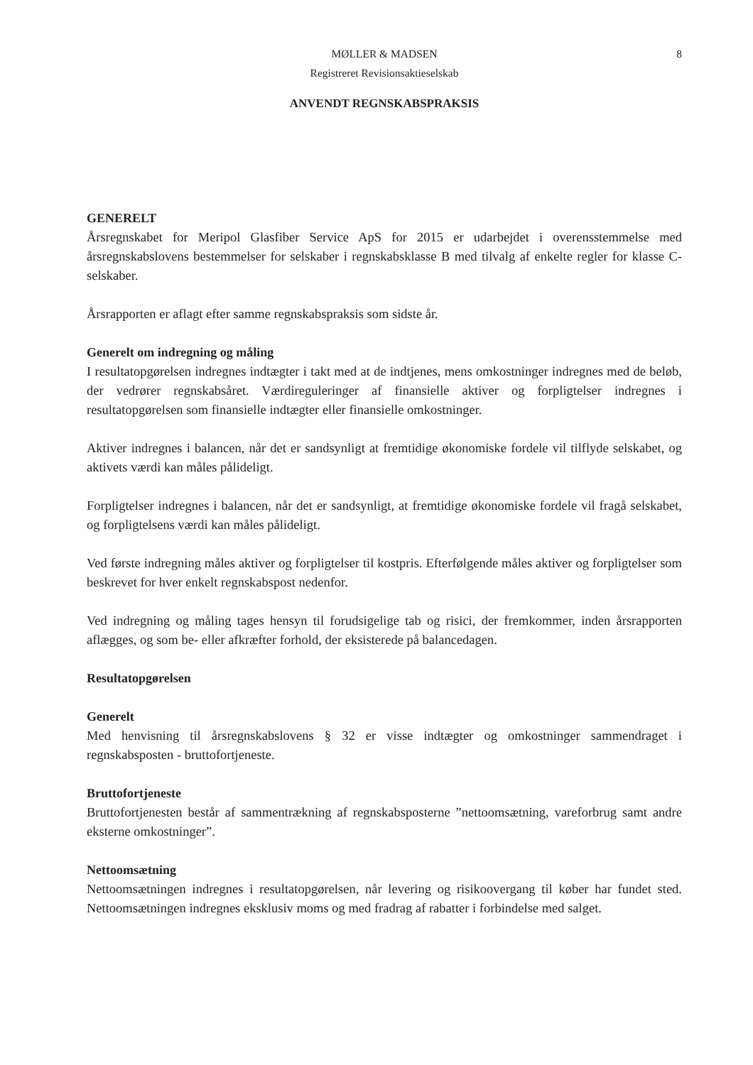MØLLER & MADSEN
Registreret Revisionsaktieselskab
8
ANVENDT REGNSKABSPRAKSIS
GENERELT
Årsregnskabet for Meripol Glasfiber Service ApS for 2015 er udarbejdet i overensstemmelse med årsregnskabslovens bestemmelser for selskaber i regnskabsklasse B med tilvalg af enkelte regler for klasse C-selskaber.
Årsrapporten er aflagt efter samme regnskabspraksis som sidste år.
Generelt om indregning og måling
I resultatopgørelsen indregnes indtægter i takt med at de indtjenes, mens omkostninger indregnes med de beløb, der vedrører regnskabsåret. Værdireguleringer af finansielle aktiver og forpligtelser indregnes i resultatopgørelsen som finansielle indtægter eller finansielle omkostninger.
Aktiver indregnes i balancen, når det er sandsynligt at fremtidige økonomiske fordele vil tilflyde selskabet, og aktivets værdi kan måles pålideligt.
Forpligtelser indregnes i balancen, når det er sandsynligt, at fremtidige økonomiske fordele vil fragå selskabet, og forpligtelsens værdi kan måles pålideligt.
Ved første indregning måles aktiver og forpligtelser til kostpris. Efterfølgende måles aktiver og forpligtelser som beskrevet for hver enkelt regnskabspost nedenfor.
Ved indregning og måling tages hensyn til forudsigelige tab og risici, der fremkommer, inden årsrapporten aflægges, og som be- eller afkræfter forhold, der eksisterede på balancedagen.
Resultatopgørelsen
Generelt
Med henvisning til årsregnskabslovens § 32 er visse indtægter og omkostninger sammendraget i regnskabsposten - bruttofortjeneste.
Bruttofortjeneste
Bruttofortjenesten består af sammentrækning af regnskabsposterne ”nettoomsætning, vareforbrug samt andre eksterne omkostninger”.
Nettoomsætning
Nettoomsætningen indregnes i resultatopgørelsen, når levering og risikoovergang til køber har fundet sted. Nettoomsætningen indregnes eksklusiv moms og med fradrag af rabatter i forbindelse med salget.